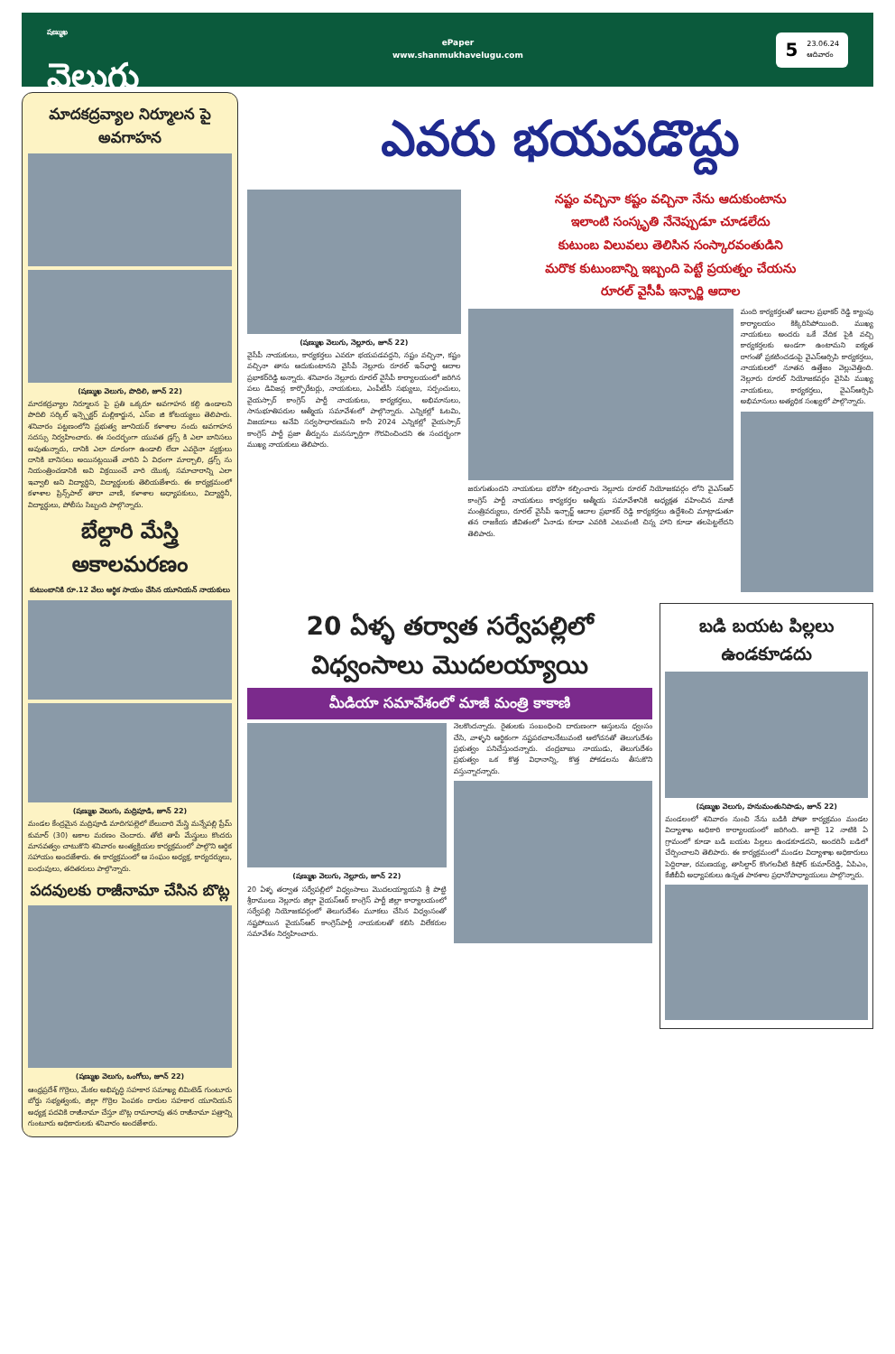షణ్ముఖ
వెలుగు
ePaper
www.shanmukhavelugu.com
5 23.06.24
ఆదివారం
మాదకద్రవ్యాల నిర్మూలన పై అవగాహన
(షణ్ముఖ వెలుగు, పొదిలి, జూన్ 22)
మాదకద్రవ్యాల నిర్మూలన పై ప్రతి ఒక్కరూ అవగాహన కల్గి ఉండాలని పొదిలి సర్కిల్ ఇన్స్పెక్టర్ మల్లికార్జున, ఎస్ఐ జి కోటయ్యలు తెలిపారు. శనివారం పట్టణంలోని ప్రభుత్వ జూనియర్ కళాశాల నందు అవగాహన సదస్సు నిర్వహించారు. ఈ సందర్భంగా యువత డ్రగ్స్ కి ఎలా బానిసలు అవుతున్నారు, దానికి ఎలా దూరంగా ఉండాలి లేదా ఎవరైనా వ్యక్తులు దానికి బానిసలు అయినట్లయితే వారిని ఏ విధంగా మార్చాలి, డ్రగ్స్ ను నియంత్రించడానికి అవి విక్రయించే వారి యొక్క సమాచారాన్ని ఎలా ఇవ్వాలి అని విద్యార్థిని, విద్యార్థులకు తెలియజేశారు. ఈ కార్యక్రమంలో కళాశాల ప్రిన్స్‌పాల్ తారా వాణి, కళాశాల అధ్యాపకులు, విద్యార్థినీ, విద్యార్థులు, పోలీసు సిబ్బంది పాల్గొన్నారు.
బేల్దారి మేస్త్రి అకాలమరణం
కుటుంబానికి రూ.12 వేలు ఆర్థిక సాయం చేసిన యూనియన్ నాయకులు
(షణ్ముఖ వెలుగు, మద్రిపూడి, జూన్ 22)
మండల కేంద్రమైన మద్రిపూడి మాదిగపల్లెలో బేలుదారి మేస్త్రి మన్నేపల్లి ప్రేమ్ కుమార్ (30) అకాల మరణం చెందారు. తోటి తాపీ మేస్త్రులు కొందరు మానవత్వం చాటుకొని శనివారం అంత్యక్రియల కార్యక్రమంలో పాల్గొని ఆర్థిక సహాయం అందజేశారు. ఈ కార్యక్రమంలో ఆ సంఘం అధ్యక్ష, కార్యదర్శులు, బంధువులు, తదితరులు పాల్గొన్నారు.
పదవులకు రాజీనామా చేసిన బొట్ల
(షణ్ముఖ వెలుగు, ఒంగోలు, జూన్ 22)
ఆంధ్రప్రదేశ్ గొర్రెలు, మేకల అభివృద్ధి సహకార సమాఖ్య లిమిటెడ్ గుంటూరు బోర్డు సభ్యత్వంకు, జిల్లా గొర్రెల పెంపకం దారుల సహకార యూనియన్ అధ్యక్ష పదవికి రాజీనామా చేస్తూ బొట్ల రామారావు తన రాజీనామా పత్రాన్ని గుంటూరు అధికారులకు శనివారం అందజేశారు.
ఎవరు భయపడొద్దు
(షణ్ముఖ వెలుగు, నెల్లూరు, జూన్ 22)
వైసీపీ నాయకులు, కార్యకర్తలు ఎవరూ భయపడవద్దని, నష్టం వచ్చినా, కష్టం వచ్చినా తాను ఆదుకుంటానని వైసీపీ నెల్లూరు రూరల్ ఇన్‌ఛార్జి ఆదాల ప్రభాకర్‌రెడ్డి అన్నారు. శనివారం నెల్లూరు రూరల్ వైసీపీ కార్యాలయంలో జరిగిన పలు డివిజన్ల కార్పొరేటర్లు, నాయకులు, ఎంపీటీసీ సభ్యులు, సర్పంచులు, వైయస్సార్ కాంగ్రెస్ పార్టీ నాయకులు, కార్యకర్తలు, అభిమానులు, సానుభూతిపరుల ఆత్మీయ సమావేశంలో పాల్గొన్నారు. ఎన్నికల్లో ఓటమి, విజయాలు అనేవి సర్వసాధారణమని కానీ 2024 ఎన్నికల్లో వైయస్సార్ కాంగ్రెస్ పార్టీ ప్రజా తీర్పును మనస్ఫూర్తిగా గౌరవించిందని ఈ సందర్భంగా ముఖ్య నాయకులు తెలిపారు.
నష్టం వచ్చినా కష్టం వచ్చినా నేను ఆదుకుంటాను
ఇలాంటి సంస్కృతి నేనెప్పుడూ చూడలేదు
కుటుంబ విలువలు తెలిసిన సంస్కారవంతుడిని
మరొక కుటుంబాన్ని ఇబ్బంది పెట్టే ప్రయత్నం చేయను
రూరల్ వైసీపీ ఇన్చార్జి ఆదాల
జరుగుతుందని నాయకులు భరోసా కల్పించారు నెల్లూరు రూరల్ నియోజకవర్గం లోని వైఎస్ఆర్ కాంగ్రెస్ పార్టీ నాయకులు కార్యకర్తల ఆత్మీయ సమావేశానికి అధ్యక్షత వహించిన మాజీ మంత్రివర్యులు, రూరల్ వైసీపీ ఇన్చార్జ్ ఆదాల ప్రభాకర్ రెడ్డి కార్యకర్తలు ఉద్దేశించి మాట్లాడుతూ తన రాజకీయ జీవితంలో ఏనాడు కూడా ఎవరికి ఎటువంటి చిన్న హాని కూడా తలపెట్టలేదని తెలిపారు.
మంది కార్యకర్తలతో ఆదాల ప్రభాకర్ రెడ్డి క్యాంపు కార్యాలయం కిక్కిరిసిపోయింది. ముఖ్య నాయకులు అందరు ఒకే వేదిక పైకి వచ్చి కార్యకర్తలకు అండగా ఉంటామని ఐక్యత రాగంతో ప్రకటించడంపై వైఎస్ఆర్సిపి కార్యకర్తలు, నాయకులలో నూతన ఉత్తేజం వెల్లువెత్తింది. నెల్లూరు రూరల్ నియోజకవర్గం వైసిపి ముఖ్య నాయకులు, కార్యకర్తలు, వైఎస్ఆర్సిపి అభిమానులు అత్యధిక సంఖ్యలో పాల్గొన్నారు.
20 ఏళ్ళ తర్వాత సర్వేపల్లిలో విధ్వంసాలు మొదలయ్యాయి
మీడియా సమావేశంలో మాజీ మంత్రి కాకాణి
(షణ్ముఖ వెలుగు, నెల్లూరు, జూన్ 22)
20 ఏళ్ళ తర్వాత సర్వేపల్లిలో విధ్వంసాలు మొదలయ్యాయని శ్రీ పొట్టి శ్రీరాములు నెల్లూరు జిల్లా వైయస్ఆర్ కాంగ్రెస్ పార్టీ జిల్లా కార్యాలయంలో సర్వేపల్లి నియోజకవర్గంలో తెలుగుదేశం మూకలు చేసిన విధ్వంసంతో నష్టపోయిన వైయస్ఆర్ కాంగ్రెస్‌పార్టీ నాయకులతో కలిసి విలేకరుల సమావేశం నిర్వహించారు.
నెలకొందన్నారు. రైతులకు సంబంధించి దారుణంగా ఆస్తులను ధ్వంసం చేసి, వాళ్ళని ఆర్థికంగా నష్టపరచాలనేటువంటి ఆలోచనతో తెలుగుదేశం ప్రభుత్వం పనిచేస్తుందన్నారు. చంద్రబాబు నాయుడు, తెలుగుదేశం ప్రభుత్వం ఒక కొత్త విధానాన్ని, కొత్త పోకడలను తీసుకొని వస్తున్నారన్నారు.
బడి బయట పిల్లలు ఉండకూడదు
(షణ్ముఖ వెలుగు, హనుమంతునిపాడు, జూన్ 22)
మండలంలో శనివారం నుంచి నేను బడికి పోతా కార్యక్రమం మండల విద్యాశాఖ అధికారి కార్యాలయంలో జరిగింది. జూలై 12 నాటికి ఏ గ్రామంలో కూడా బడి బయట పిల్లలు ఉండకూడదని, అందరినీ బడిలో చేర్పించాలని తెలిపారు. ఈ కార్యక్రమంలో మండల విద్యాశాఖ అధికారులు పెద్దిరాజు, రమణయ్య, తాసిల్దార్ కొంగలవీటి కిషోర్ కుమార్‌రెడ్డి, ఏపిఎం, కేజీబీవీ అధ్యాపకులు ఉన్నత పాఠశాల ప్రధానోపాధ్యాయులు పాల్గొన్నారు.